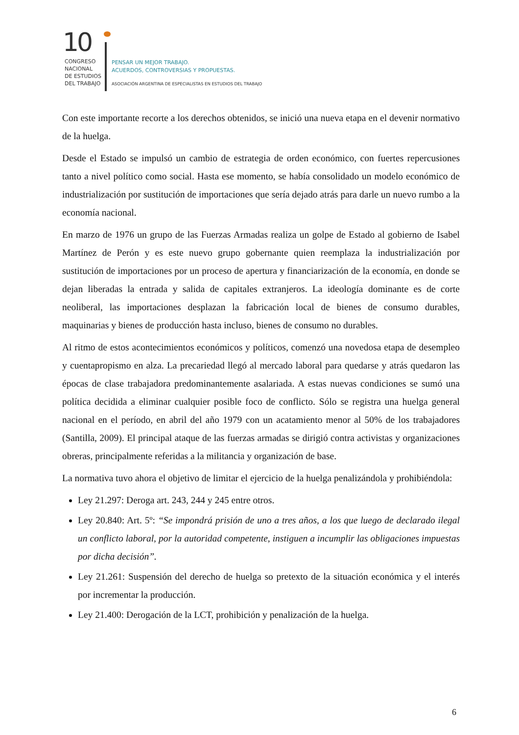10
CONGRESO
NACIONAL
DE ESTUDIOS
DEL TRABAJO
PENSAR UN MEJOR TRABAJO.
ACUERDOS, CONTROVERSIAS Y PROPUESTAS.
ASOCIACIÓN ARGENTINA DE ESPECIALISTAS EN ESTUDIOS DEL TRABAJO
Con este importante recorte a los derechos obtenidos, se inició una nueva etapa en el devenir normativo de la huelga.
Desde el Estado se impulsó un cambio de estrategia de orden económico, con fuertes repercusiones tanto a nivel político como social. Hasta ese momento, se había consolidado un modelo económico de industrialización por sustitución de importaciones que sería dejado atrás para darle un nuevo rumbo a la economía nacional.
En marzo de 1976 un grupo de las Fuerzas Armadas realiza un golpe de Estado al gobierno de Isabel Martínez de Perón y es este nuevo grupo gobernante quien reemplaza la industrialización por sustitución de importaciones por un proceso de apertura y financiarización de la economía, en donde se dejan liberadas la entrada y salida de capitales extranjeros. La ideología dominante es de corte neoliberal, las importaciones desplazan la fabricación local de bienes de consumo durables, maquinarias y bienes de producción hasta incluso, bienes de consumo no durables.
Al ritmo de estos acontecimientos económicos y políticos, comenzó una novedosa etapa de desempleo y cuentapropismo en alza. La precariedad llegó al mercado laboral para quedarse y atrás quedaron las épocas de clase trabajadora predominantemente asalariada. A estas nuevas condiciones se sumó una política decidida a eliminar cualquier posible foco de conflicto. Sólo se registra una huelga general nacional en el período, en abril del año 1979 con un acatamiento menor al 50% de los trabajadores (Santilla, 2009). El principal ataque de las fuerzas armadas se dirigió contra activistas y organizaciones obreras, principalmente referidas a la militancia y organización de base.
La normativa tuvo ahora el objetivo de limitar el ejercicio de la huelga penalizándola y prohibiéndola:
Ley 21.297: Deroga art. 243, 244 y 245 entre otros.
Ley 20.840: Art. 5º: “Se impondrá prisión de uno a tres años, a los que luego de declarado ilegal un conflicto laboral, por la autoridad competente, instiguen a incumplir las obligaciones impuestas por dicha decisión”.
Ley 21.261: Suspensión del derecho de huelga so pretexto de la situación económica y el interés por incrementar la producción.
Ley 21.400: Derogación de la LCT, prohibición y penalización de la huelga.
6